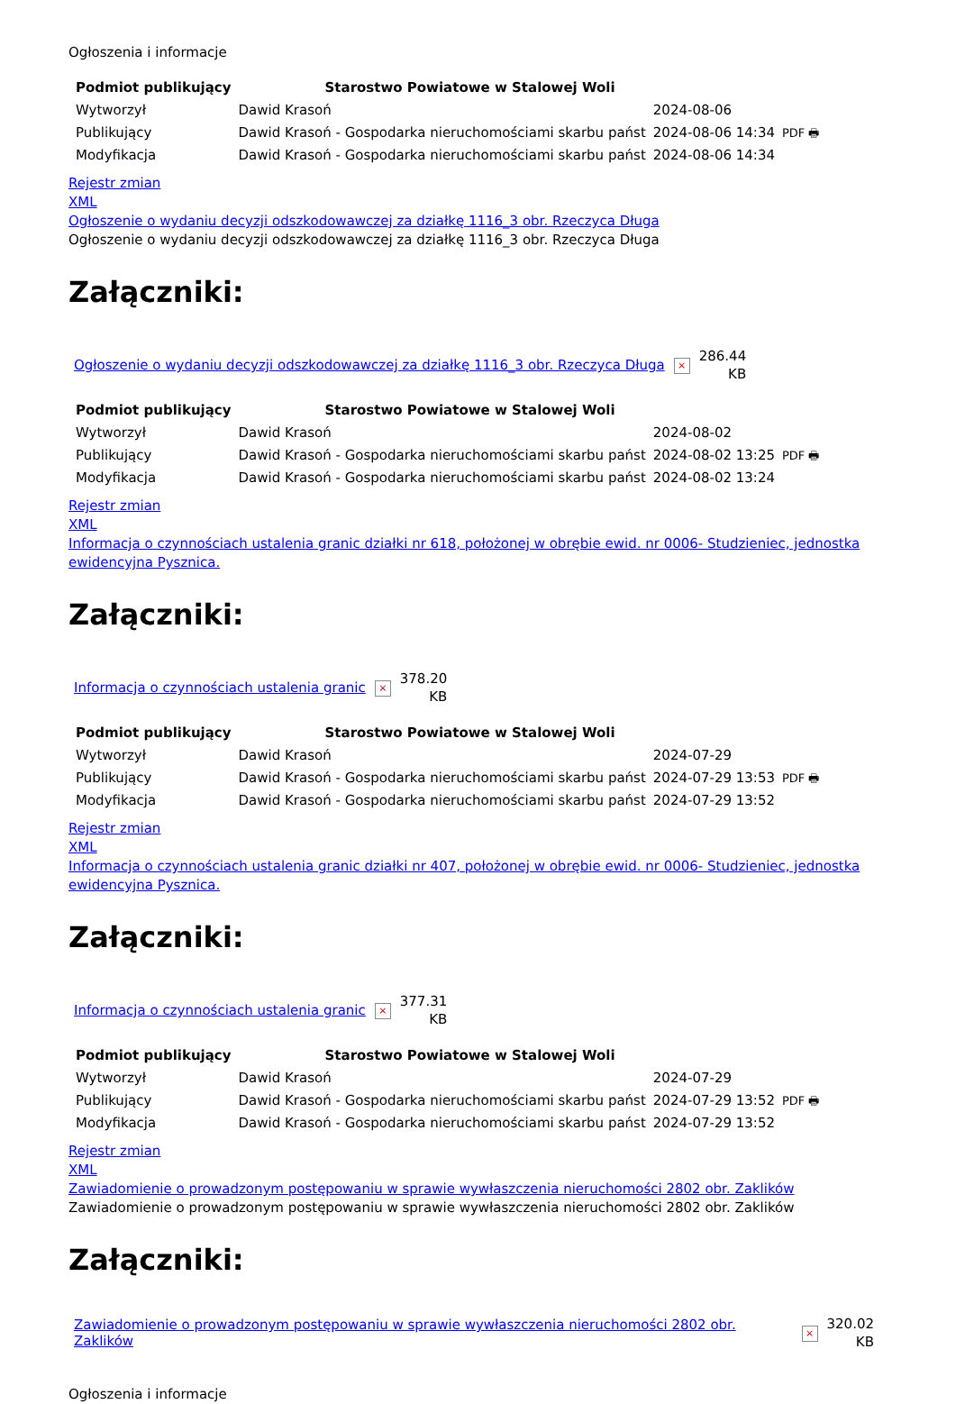Ogłoszenia i informacje
| Podmiot publikujący | Starostwo Powiatowe w Stalowej Woli | | |
| Wytworzył | Dawid Krasoń | 2024-08-06 | PDF 🖶 |
| Publikujący | Dawid Krasoń - Gospodarka nieruchomościami skarbu państ | 2024-08-06 14:34 | |
| Modyfikacja | Dawid Krasoń - Gospodarka nieruchomościami skarbu państ | 2024-08-06 14:34 | |
Rejestr zmian
XML
Ogłoszenie o wydaniu decyzji odszkodowawczej za działkę 1116_3 obr. Rzeczyca Długa
Ogłoszenie o wydaniu decyzji odszkodowawczej za działkę 1116_3 obr. Rzeczyca Długa
Załączniki:
| Ogłoszenie o wydaniu decyzji odszkodowawczej za działkę 1116_3 obr. Rzeczyca Długa | × | 286.44 KB |
| Podmiot publikujący | Starostwo Powiatowe w Stalowej Woli | | |
| Wytworzył | Dawid Krasoń | 2024-08-02 | PDF 🖶 |
| Publikujący | Dawid Krasoń - Gospodarka nieruchomościami skarbu państ | 2024-08-02 13:25 | |
| Modyfikacja | Dawid Krasoń - Gospodarka nieruchomościami skarbu państ | 2024-08-02 13:24 | |
Rejestr zmian
XML
Informacja o czynnościach ustalenia granic działki nr 618, położonej w obrębie ewid. nr 0006- Studzieniec, jednostka ewidencyjna Pysznica.
Załączniki:
| Informacja o czynnościach ustalenia granic | × | 378.20 KB |
| Podmiot publikujący | Starostwo Powiatowe w Stalowej Woli | | |
| Wytworzył | Dawid Krasoń | 2024-07-29 | PDF 🖶 |
| Publikujący | Dawid Krasoń - Gospodarka nieruchomościami skarbu państ | 2024-07-29 13:53 | |
| Modyfikacja | Dawid Krasoń - Gospodarka nieruchomościami skarbu państ | 2024-07-29 13:52 | |
Rejestr zmian
XML
Informacja o czynnościach ustalenia granic działki nr 407, położonej w obrębie ewid. nr 0006- Studzieniec, jednostka ewidencyjna Pysznica.
Załączniki:
| Informacja o czynnościach ustalenia granic | × | 377.31 KB |
| Podmiot publikujący | Starostwo Powiatowe w Stalowej Woli | | |
| Wytworzył | Dawid Krasoń | 2024-07-29 | PDF 🖶 |
| Publikujący | Dawid Krasoń - Gospodarka nieruchomościami skarbu państ | 2024-07-29 13:52 | |
| Modyfikacja | Dawid Krasoń - Gospodarka nieruchomościami skarbu państ | 2024-07-29 13:52 | |
Rejestr zmian
XML
Zawiadomienie o prowadzonym postępowaniu w sprawie wywłaszczenia nieruchomości 2802 obr. Zaklików
Zawiadomienie o prowadzonym postępowaniu w sprawie wywłaszczenia nieruchomości 2802 obr. Zaklików
Załączniki:
| Zawiadomienie o prowadzonym postępowaniu w sprawie wywłaszczenia nieruchomości 2802 obr. Zaklików | × | 320.02 KB |
Ogłoszenia i informacje